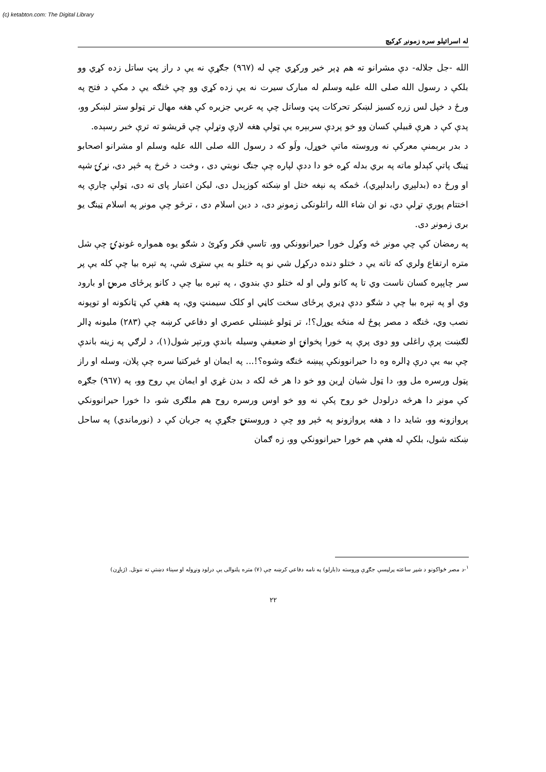(c) ketabton.com: The Digital Library
له اسرائيلو سره زمونږ کړکيچ
الله -جل جلاله- دې مشرانو ته هم ډېر خير ورکړي چې له (۹٦۷) جګړې نه يې د راز پټ ساتل زده کړي وو بلکې د رسول الله صلى الله عليه وسلم له مبارک سيرت نه يې زده کړي وو چې څنګه يې د مکې د فتح په ورځ د خپل لس زره کسيز لښکر تحرکات پټ وساتل چې په عربي جزيره کې هغه مهال تر ټولو ستر لښکر وو، پدې کې د هرې قبيلې کسان وو خو پردې سربېره يې ټولې هغه لارې وتړلې چې قريشو ته ترې خبر رسېده.
د بدر برېمنې معرکې نه وروسته ماتې خوړل، ولَو که د رسول الله صلى الله عليه وسلم او مشرانو اصحابو ټينګ پاتې کېدلو ماته په بري بدله کړه خو دا ددې لپاره چې جنګ نوبتي دی ، وخت د څرخ په څېر دی، نړۍ شپه او ورځ ده (بدلېږي رابدلېږي)، څمکه په نېغه ختل او ښکته کوزېدل دی، ليکن اعتبار پای ته دی، ټولې چارې په اختتام پورې تړلې دي، نو ان شاء الله راتلونکی زمونږ دی، د دين اسلام دی ، ترڅو چې مونږ په اسلام ټينګ يو بری زمونږ دی.
په رمضان کې چې مونږ څه وکړل خورا حيرانوونکي وو، تاسې فکر وکړئ د شګو يوه همواره غونډۍ چې شل متره ارتفاع ولري که تاته يې د ختلو دنده درکړل شي نو په ختلو به يې ستړی شې، په تېره بيا چې کله يې پر سر چاپېره کسان ناست وي تا په کانو ولي او له ختلو دې بندوي ، په تېره بيا چې د کانو پرځای مرمۍ او بارود وي او په تېره بيا چې د شګو ددې ډيري پرځای سخت کاڼي او کلک سيمنټ وي، په هغې کې ټانکونه او توپونه نصب وي، څنګه د مصر پوځ له منځه يوړل؟!، تر ټولو غښتلي عصري او دفاعي کرښه چې (۲۸۳) مليونه ډالر لګښت پرې راغلی وو دوی پرې په خورا پخوانۍ او ضعيفې وسيله باندې ورتېر شول(۱)، د لرګي په زينه باندې چې بيه يې درې ډالره وه دا حيرانوونکې پېښه څنګه وشوه؟!... په ايمان او ځيرکتيا سره چې پلان، وسله او راز پټول ورسره مل وو، دا ټول شيان اړين وو خو دا هر څه لکه د بدن غړي او ايمان يې روح وو، په (۹٦۷) جګړه کې مونږ دا هرڅه درلودل خو روح پکې نه وو خو اوس ورسره روح هم ملګری شو، دا خورا حيرانوونکي پروازونه وو، شايد دا د هغه پروازونو په څېر وو چې د وروستنۍ جګړې په جريان کې د (نورماندي) په ساحل ښکته شول، بلکې له هغې هم خورا حيرانوونکي وو، زه ګمان
<sup>۱</sup>-د مصر ځواکونو د شپږ ساعته پرلپسې جګړې وروسته د(بارلو) په نامه دفاعي کرښه چې (۷) متره پلنوالی يې درلود ونړوله او سيناء دښتې ته ننوتل. (ژباړن)
۲۲